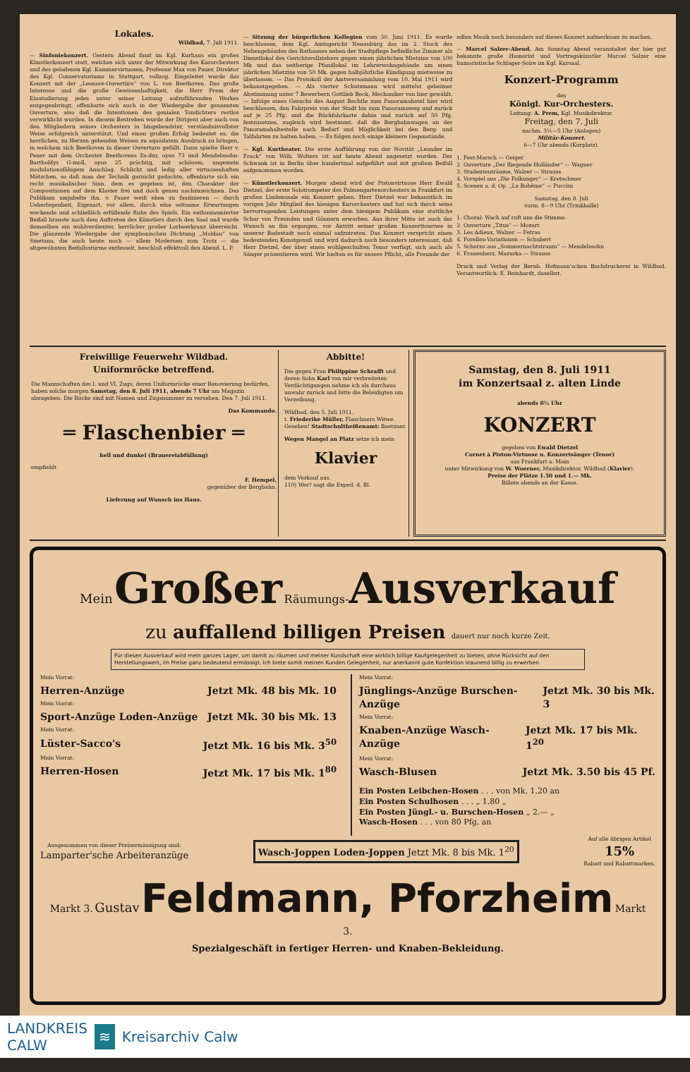Lokales.
Wildbad, 7. Juli 1911.
— Sinfoniekonzert. Gestern Abend fand im Kgl. Kurhaus ein großes Künstlerkonzert statt, welches sich unter der Mitwirkung des Kurorchesters und des geladenen Kgl. Kammervirtuosen, Professor Max von Pauer, Direktor des Kgl. Conservatoriums in Stuttgart, vollzog. Eingeleitet wurde das Konzert mit der „Leonore-Ouvertüre“ von L. von Beethoven. Das große Interesse und die große Gewissenhaftigkeit, die Herr Prem der Einstudierung jedes unter seiner Leitung aufzuführenden Werkes entgegenbringt, offenbarte sich auch in der Wiedergabe der genannten Ouverture, also daß die Intentionen des genialen Tondichters restlos verwirklicht wurden. In diesem Bestreben wurde der Dirigent aber auch von den Mitgliedern seines Orchesters in hingebendster, verständnisvollster Weise erfolgreich unterstützt. Und einen großen Erfolg bedeutet es, die herrlichen, zu Herzen gehenden Weisen zu aquädatem Ausdruck zu bringen, in welchem sich Beethoven in dieser Ouverture gefällt. Dann spielte Herr v. Pauer mit dem Orchester Beethovens Es-dur, opus 73 und Mendelssohn-Bartholdys G-moll, opus 25 prächtig, mit schönem, ungemein modulationsfähigem Anschlag. Schlicht und ledig aller virtuosenhaften Mätzchen, so daß man der Technik garnicht gedachte, offenbarte sich ein recht musikalischer Sinn, dem es gegeben ist, den Charakter der Compositionen auf dem Klavier frei und doch genau nachzuzeichnen. Das Publikum umjubelte ihn. v. Pauer weiß eben zu faszinieren — durch Ueberlegenheit, Eigenart, vor allem, durch eine seltsame Erwartungen weckende und schließlich erfüllende Ruhe des Spiels. Ein enthusiasmierter Beifall brauste nach dem Auftreten des Künstlers durch den Saal und wurde demselben ein wohlverdienter, herrlicher großer Lorbeerkranz überreicht. Die glänzende Wiedergabe der symphonischen Dichtung „Moldau“ von Smetana, die auch heute noch — allem Modernen zum Trotz — die altgewöhnten Beifallsstürme entfesselt, beschloß effektvoll den Abend. L. P.
— Sitzung der bürgerlichen Kollegien vom 30. Juni 1911. Es wurde beschlossen, dem Kgl. Amtsgericht Neuenbürg das im 2. Stock des Nebengebäudes des Rathauses neben der Stadtpflege befindliche Zimmer als Dienstlokal des Gerichtsvollziehers gegen einen jährlichen Mietzins von 100 Mk und das seitherige Pfandlokal im Lehrerwohngebäude um einen jährlichen Mietzins von 50 Mk. gegen halbjährliche Kündigung mietweise zu überlassen. — Das Protokoll der Amtsversammlung vom 10. Mai 1911 wird bekanntgegeben. — Als vierter Schutzmann wird mittelst geheimer Abstimmung unter 7 Bewerbern Gottlieb Beck, Mechaniker von hier gewählt. — Infolge eines Gesuchs des August Bechtle zum Panoramahotel hier wird beschlossen, den Fahrpreis von der Stadt bis zum Panoramaweg und zurück auf je 25 Pfg. und die Rückfahrkarte dahin und zurück auf 50 Pfg. festzusetzen, zugleich wird bestimmt, daß die Bergbahnwagen an der Panoramahaltestelle nach Bedarf und Möglichkeit bei den Berg- und Talfahrten zu halten haben. — Es folgen noch einige kleinere Gegenstände.
— Kgl. Kurtheater. Die erste Aufführung von der Novität „Leander im Frack“ von Wilh. Wolters ist auf heute Abend angesetzt worden. Der Schwank ist in Berlin über hundertmal aufgeführt und mit großem Beifall aufgenommen worden.
— Künstlerkonzert. Morgen abend wird der Pistonvirtuose Herr Ewald Dietzel, der erste Solotrompeter des Palmengartenorchesters in Frankfurt im großen Lindensaale ein Konzert geben. Herr Dietzel war bekanntlich im vorigen Jahr Mitglied des hiesigen Kurorchesters und hat sich durch seine hervorragenden Leistungen unter dem hiesigem Publikum eine stattliche Schar von Freunden und Gönnern erworben. Aus ihrer Mitte ist auch der Wunsch an ihn ergangen, vor Antritt seiner großen Konzerttournee in unserer Badestadt noch einmal aufzutreten. Das Konzert verspricht einen bedeutenden Kunstgenuß und wird dadurch noch besonders interessant, daß Herr Dietzel, der über einen wohlgeschulten Tenor verfügt, sich auch als Sänger präsentieren wird. Wir hielten es für unsere Pflicht, alle Freunde der
edlen Musik noch besonders auf dieses Konzert aufmerksam zu machen.
— Marcel Salzer-Abend. Am Sonntag Abend veranstaltet der hier gut bekannte große Humorist und Vortragskünstler Marcel Salzer eine humoristische Schlager-Soire im Kgl. Kursaal.
Konzert-Programm
des
Königl. Kur-Orchesters.
Leitung: A. Prem, Kgl. Musikdirektor.
Freitag, den 7. Juli
nachm. 3½—5 Uhr (Anlagen)
Militär-Konzert.
6—7 Uhr abends (Kurplatz).
1. Fest-Marsch — Geiger
2. Ouverture „Der fliegende Holländer“ — Wagner
3. Studententräume, Walzer — Strauss
4. Vorspiel aus „Die Folkunger“ — Kretschmer
5. Scenen a. d. Op. „La Bohême“ — Puccini
Samstag, den 8. Juli
vorm. 8—9 Uhr (Trinkhalle)
1. Choral: Wach auf ruft uns die Stimme.
2. Ouverture „Titus“ — Mozart
3. Les Adieux, Walzer — Fetras
4. Forellen-Variationen — Schubert
5. Scherzo aus „Sommernachtstraum“ — Mendelssohn
6. Frauenherz, Mazurka — Strauss
Druck und Verlag der Bernh. Hofmann'schen Buchdruckerei in Wildbad. Verantwortlich: E. Reinhardt, daselbst.
Freiwillige Feuerwehr Wildbad.
Uniformröcke betreffend.
Die Mannschaften des I. und VI. Zugs, deren Uniformröcke einer Renovierung bedürfen, haben solche morgen Samstag, den 8. Juli 1911, abends 7 Uhr am Magazin abzugeben. Die Röcke sind mit Namen und Zugsnummer zu versehen. Den 7. Juli 1911.
Das Kommando.
═ Flaschenbier ═
hell und dunkel (Brauereiabfüllung)
empfiehlt
F. Hempel,
gegenüber der Bergbahn.
Lieferung auf Wunsch ins Haus.
Abbitte!
Die gegen Frau Philippine Schrafft und deren Sohn Karl von mir verbreiteten Verdächtigungen nehme ich als durchaus unwahr zurück und bitte die Beleidigten um Verzeihung.
Wildbad, den 5. Juli 1911.
t. Friederike Müller, Flaschners Witwe.
Gesehen! Stadtschultheißenamt: Baetzner.
Wegen Mangel an Platz setze ich mein
Klavier
dem Verkauf aus.
110) Wer? sagt die Exped. d. Bl.
Samstag, den 8. Juli 1911
im Konzertsaal z. alten Linde
abends 8½ Uhr
KONZERT
gegeben von Ewald Dietzel
Cornet à Piston-Virtuose u. Konzertsänger (Tenor)
aus Frankfurt a. Main
unter Mitwirkung von W. Woerner, Musikdirektor, Wildbad (Klavier).
Preise der Plätze 1.50 und 1.— Mk.
Billete abends an der Kasse.
Mein Großer Räumungs-Ausverkauf
zu auffallend billigen Preisen dauert nur noch kurze Zeit.
Für diesen Ausverkauf wird mein ganzes Lager, um damit zu räumen und meiner Kundschaft eine wirklich billige Kaufgelegenheit zu bieten, ohne Rücksicht auf den Herstellungswert, im Preise ganz bedeutend ermässigt. Ich biete somit meinen Kunden Gelegenheit, nur anerkannt gute Konfektion staunend billig zu erwerben
Mein Vorrat:
Herren-Anzüge Jetzt Mk. 48 bis Mk. 10
Mein Vorrat:
Sport-Anzüge Loden-Anzüge Jetzt Mk. 30 bis Mk. 13
Mein Vorrat:
Lüster-Sacco's Jetzt Mk. 16 bis Mk. 3<sup>50</sup>
Mein Vorrat:
Herren-Hosen Jetzt Mk. 17 bis Mk. 1<sup>80</sup>
Mein Vorrat:
Jünglings-Anzüge Burschen-Anzüge Jetzt Mk. 30 bis Mk. 3
Mein Vorrat:
Knaben-Anzüge Wasch-Anzüge Jetzt Mk. 17 bis Mk. 1<sup>20</sup>
Mein Vorrat:
Wasch-Blusen Jetzt Mk. 3.50 bis 45 Pf.
Ein Posten Leibchen-Hosen . . . von Mk. 1.20 an
Ein Posten Schulhosen . . . „ 1.80 „
Ein Posten Jüngl.- u. Burschen-Hosen „ 2.— „
Wasch-Hosen . . . von 80 Pfg. an
Ausgenommen von dieser Preisermässigung sind:
Lamparter'sche Arbeiteranzüge
Wasch-Joppen Loden-Joppen Jetzt Mk. 8 bis Mk. 1<sup>20</sup>
Auf alle übrigen Artikel
15%
Rabatt und Rabattmarken.
Markt 3. Gustav Feldmann, Pforzheim Markt 3.
Spezialgeschäft in fertiger Herren- und Knaben-Bekleidung.
LANDKREIS
CALW ≋ Kreisarchiv Calw